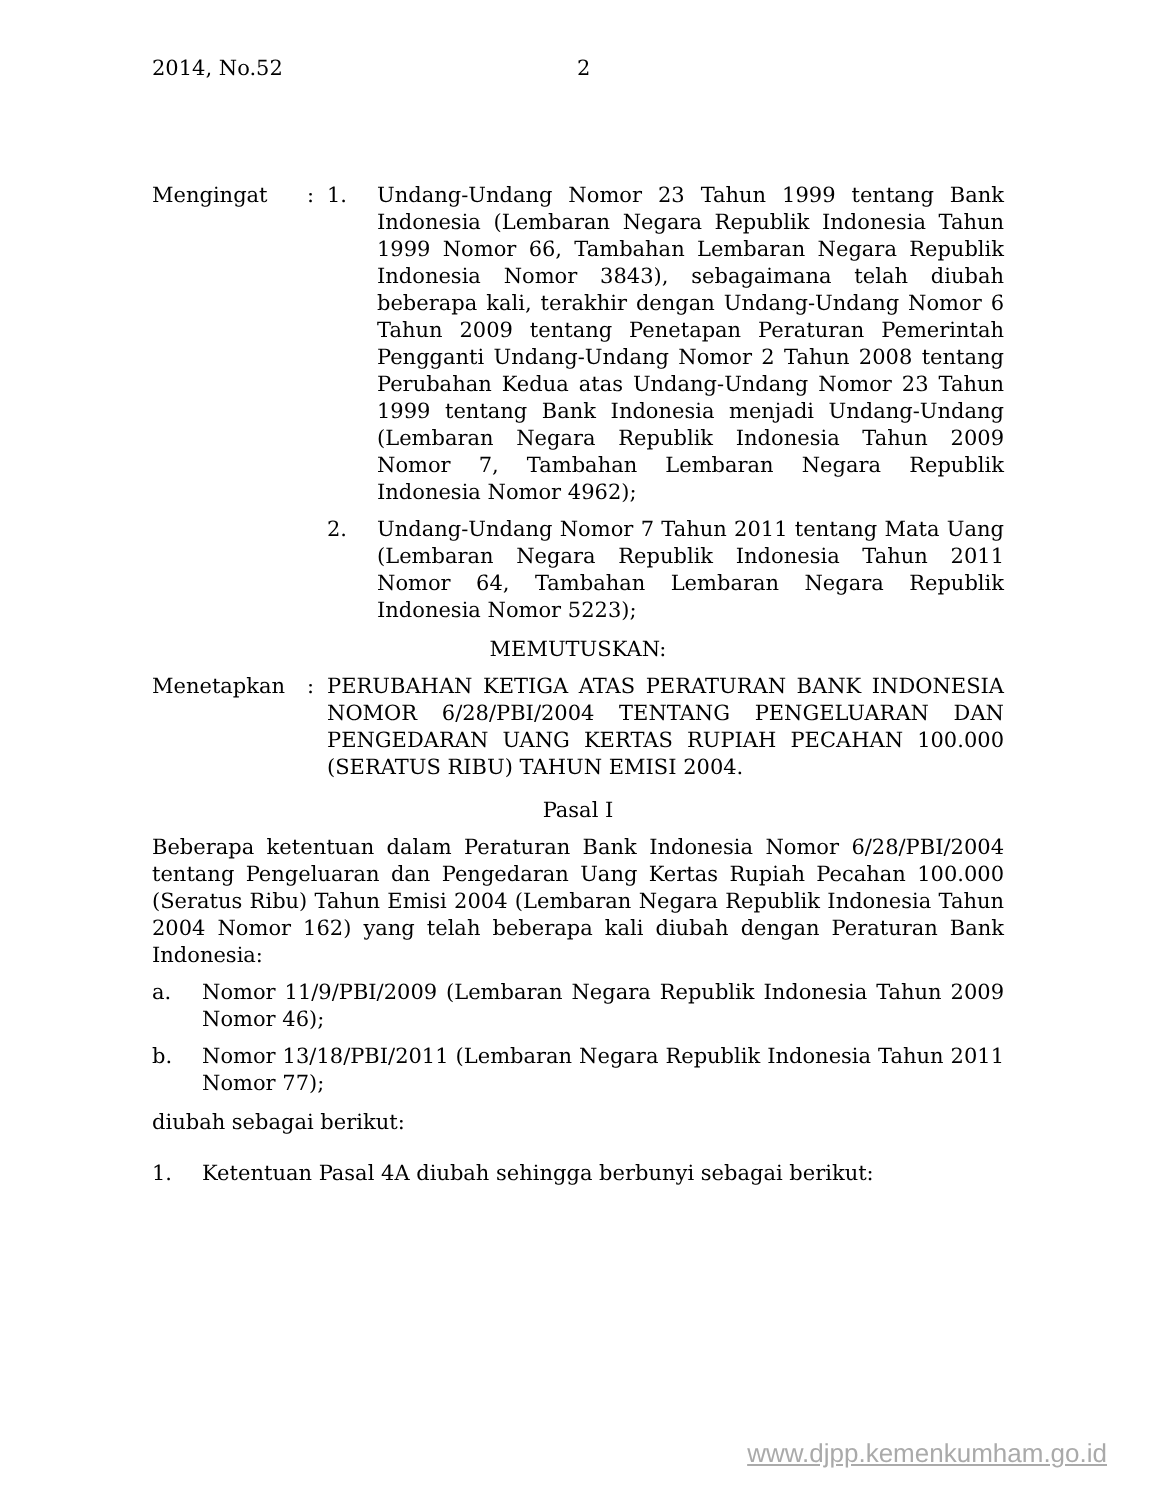2014, No.52 2
Mengingat : 1. Undang-Undang Nomor 23 Tahun 1999 tentang Bank Indonesia (Lembaran Negara Republik Indonesia Tahun 1999 Nomor 66, Tambahan Lembaran Negara Republik Indonesia Nomor 3843), sebagaimana telah diubah beberapa kali, terakhir dengan Undang-Undang Nomor 6 Tahun 2009 tentang Penetapan Peraturan Pemerintah Pengganti Undang-Undang Nomor 2 Tahun 2008 tentang Perubahan Kedua atas Undang-Undang Nomor 23 Tahun 1999 tentang Bank Indonesia menjadi Undang-Undang (Lembaran Negara Republik Indonesia Tahun 2009 Nomor 7, Tambahan Lembaran Negara Republik Indonesia Nomor 4962);
2. Undang-Undang Nomor 7 Tahun 2011 tentang Mata Uang (Lembaran Negara Republik Indonesia Tahun 2011 Nomor 64, Tambahan Lembaran Negara Republik Indonesia Nomor 5223);
MEMUTUSKAN:
Menetapkan : PERUBAHAN KETIGA ATAS PERATURAN BANK INDONESIA NOMOR 6/28/PBI/2004 TENTANG PENGELUARAN DAN PENGEDARAN UANG KERTAS RUPIAH PECAHAN 100.000 (SERATUS RIBU) TAHUN EMISI 2004.
Pasal I
Beberapa ketentuan dalam Peraturan Bank Indonesia Nomor 6/28/PBI/2004 tentang Pengeluaran dan Pengedaran Uang Kertas Rupiah Pecahan 100.000 (Seratus Ribu) Tahun Emisi 2004 (Lembaran Negara Republik Indonesia Tahun 2004 Nomor 162) yang telah beberapa kali diubah dengan Peraturan Bank Indonesia:
a. Nomor 11/9/PBI/2009 (Lembaran Negara Republik Indonesia Tahun 2009 Nomor 46);
b. Nomor 13/18/PBI/2011 (Lembaran Negara Republik Indonesia Tahun 2011 Nomor 77);
diubah sebagai berikut:
1. Ketentuan Pasal 4A diubah sehingga berbunyi sebagai berikut:
www.djpp.kemenkumham.go.id